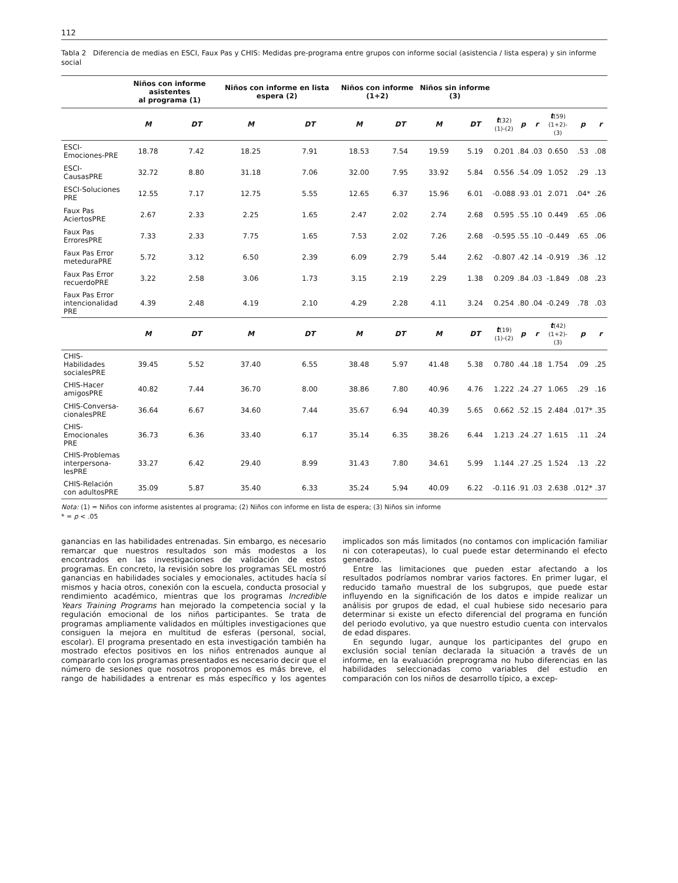112
Tabla 2 Diferencia de medias en ESCI, Faux Pas y CHIS: Medidas pre-programa entre grupos con informe social (asistencia / lista espera) y sin informe social
| | Niños con informe asistentes al programa (1) | | Niños con informe en lista espera (2) | | Niños con informe (1+2) | | Niños sin informe (3) | | | | | | | |
| --- | --- | --- | --- | --- | --- | --- | --- | --- | --- | --- | --- | --- | --- | --- |
| | M | DT | M | DT | M | DT | M | DT | t (32) (1)-(2) | p | r | t (59) (1+2)-(3) | p | r |
| ESCI-Emociones-PRE | 18.78 | 7.42 | 18.25 | 7.91 | 18.53 | 7.54 | 19.59 | 5.19 | 0.201 | .84 | .03 | 0.650 | .53 | .08 |
| ESCI-CausasPRE | 32.72 | 8.80 | 31.18 | 7.06 | 32.00 | 7.95 | 33.92 | 5.84 | 0.556 | .54 | .09 | 1.052 | .29 | .13 |
| ESCI-Soluciones PRE | 12.55 | 7.17 | 12.75 | 5.55 | 12.65 | 6.37 | 15.96 | 6.01 | -0.088 | .93 | .01 | 2.071 | .04* | .26 |
| Faux Pas AciertosPRE | 2.67 | 2.33 | 2.25 | 1.65 | 2.47 | 2.02 | 2.74 | 2.68 | 0.595 | .55 | .10 | 0.449 | .65 | .06 |
| Faux Pas ErroresPRE | 7.33 | 2.33 | 7.75 | 1.65 | 7.53 | 2.02 | 7.26 | 2.68 | -0.595 | .55 | .10 | -0.449 | .65 | .06 |
| Faux Pas Error meteduraPRE | 5.72 | 3.12 | 6.50 | 2.39 | 6.09 | 2.79 | 5.44 | 2.62 | -0.807 | .42 | .14 | -0.919 | .36 | .12 |
| Faux Pas Error recuerdoPRE | 3.22 | 2.58 | 3.06 | 1.73 | 3.15 | 2.19 | 2.29 | 1.38 | 0.209 | .84 | .03 | -1.849 | .08 | .23 |
| Faux Pas Error intencionalidad PRE | 4.39 | 2.48 | 4.19 | 2.10 | 4.29 | 2.28 | 4.11 | 3.24 | 0.254 | .80 | .04 | -0.249 | .78 | .03 |
| | M | DT | M | DT | M | DT | M | DT | t (19) (1)-(2) | p | r | t (42) (1+2)-(3) | p | r |
| CHIS-Habilidades socialesPRE | 39.45 | 5.52 | 37.40 | 6.55 | 38.48 | 5.97 | 41.48 | 5.38 | 0.780 | .44 | .18 | 1.754 | .09 | .25 |
| CHIS-Hacer amigosPRE | 40.82 | 7.44 | 36.70 | 8.00 | 38.86 | 7.80 | 40.96 | 4.76 | 1.222 | .24 | .27 | 1.065 | .29 | .16 |
| CHIS-Conversa-cionalesPRE | 36.64 | 6.67 | 34.60 | 7.44 | 35.67 | 6.94 | 40.39 | 5.65 | 0.662 | .52 | .15 | 2.484 | .017* | .35 |
| CHIS-Emocionales PRE | 36.73 | 6.36 | 33.40 | 6.17 | 35.14 | 6.35 | 38.26 | 6.44 | 1.213 | .24 | .27 | 1.615 | .11 | .24 |
| CHIS-Problemas interpersona-lesPRE | 33.27 | 6.42 | 29.40 | 8.99 | 31.43 | 7.80 | 34.61 | 5.99 | 1.144 | .27 | .25 | 1.524 | .13 | .22 |
| CHIS-Relación con adultosPRE | 35.09 | 5.87 | 35.40 | 6.33 | 35.24 | 5.94 | 40.09 | 6.22 | -0.116 | .91 | .03 | 2.638 | .012* | .37 |
Nota: (1) = Niños con informe asistentes al programa; (2) Niños con informe en lista de espera; (3) Niños sin informe
* = p < .05
ganancias en las habilidades entrenadas. Sin embargo, es necesario remarcar que nuestros resultados son más modestos a los encontrados en las investigaciones de validación de estos programas. En concreto, la revisión sobre los programas SEL mostró ganancias en habilidades sociales y emocionales, actitudes hacía sí mismos y hacia otros, conexión con la escuela, conducta prosocial y rendimiento académico, mientras que los programas Incredible Years Training Programs han mejorado la competencia social y la regulación emocional de los niños participantes. Se trata de programas ampliamente validados en múltiples investigaciones que consiguen la mejora en multitud de esferas (personal, social, escolar). El programa presentado en esta investigación también ha mostrado efectos positivos en los niños entrenados aunque al compararlo con los programas presentados es necesario decir que el número de sesiones que nosotros proponemos es más breve, el rango de habilidades a entrenar es más específico y los agentes implicados son más limitados (no contamos con implicación familiar ni con coterapeutas), lo cual puede estar determinando el efecto generado.
Entre las limitaciones que pueden estar afectando a los resultados podríamos nombrar varios factores. En primer lugar, el reducido tamaño muestral de los subgrupos, que puede estar influyendo en la significación de los datos e impide realizar un análisis por grupos de edad, el cual hubiese sido necesario para determinar si existe un efecto diferencial del programa en función del periodo evolutivo, ya que nuestro estudio cuenta con intervalos de edad dispares.
En segundo lugar, aunque los participantes del grupo en exclusión social tenían declarada la situación a través de un informe, en la evaluación preprograma no hubo diferencias en las habilidades seleccionadas como variables del estudio en comparación con los niños de desarrollo típico, a excep-